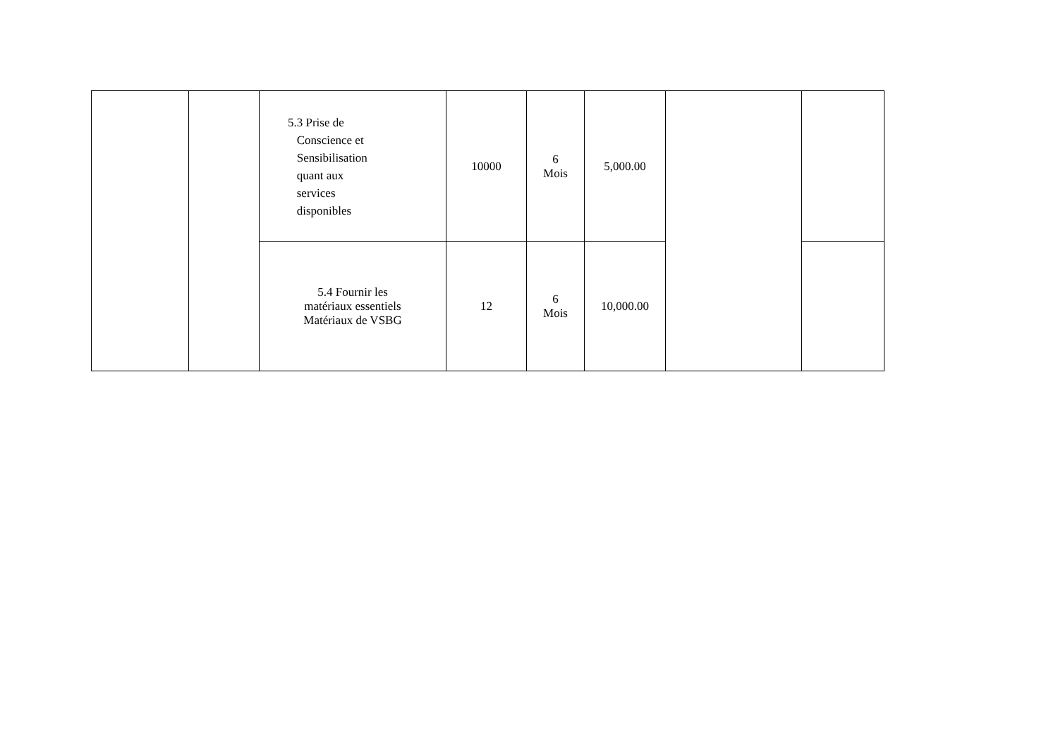| | | 5.3 Prise de Conscience et Sensibilisation quant aux services disponibles | 10000 | 6 Mois | 5,000.00 | | |
| | | 5.4 Fournir les matériaux essentiels Matériaux de VSBG | 12 | 6 Mois | 10,000.00 | | |